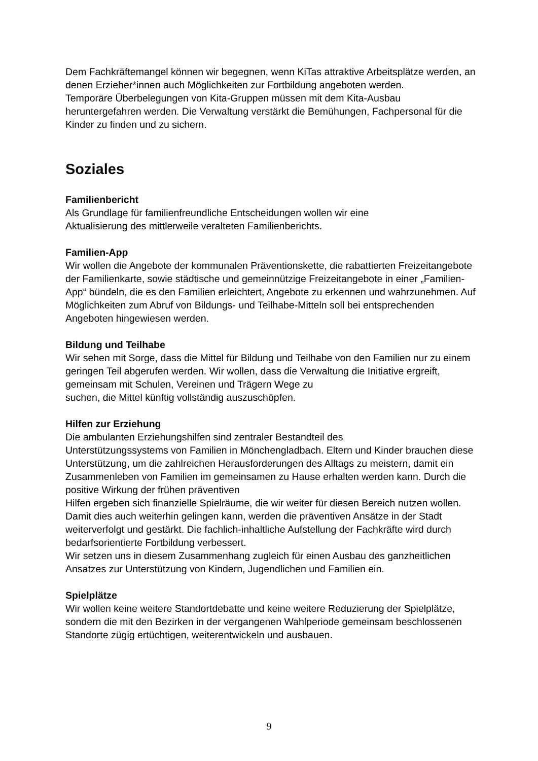Dem Fachkräftemangel können wir begegnen, wenn KiTas attraktive Arbeitsplätze werden, an denen Erzieher*innen auch Möglichkeiten zur Fortbildung angeboten werden.
Temporäre Überbelegungen von Kita-Gruppen müssen mit dem Kita-Ausbau heruntergefahren werden. Die Verwaltung verstärkt die Bemühungen, Fachpersonal für die Kinder zu finden und zu sichern.
Soziales
Familienbericht
Als Grundlage für familienfreundliche Entscheidungen wollen wir eine
Aktualisierung des mittlerweile veralteten Familienberichts.
Familien-App
Wir wollen die Angebote der kommunalen Präventionskette, die rabattierten Freizeitangebote der Familienkarte, sowie städtische und gemeinnützige Freizeitangebote in einer „Familien-App“ bündeln, die es den Familien erleichtert, Angebote zu erkennen und wahrzunehmen. Auf Möglichkeiten zum Abruf von Bildungs- und Teilhabe-Mitteln soll bei entsprechenden Angeboten hingewiesen werden.
Bildung und Teilhabe
Wir sehen mit Sorge, dass die Mittel für Bildung und Teilhabe von den Familien nur zu einem geringen Teil abgerufen werden. Wir wollen, dass die Verwaltung die Initiative ergreift, gemeinsam mit Schulen, Vereinen und Trägern Wege zu
suchen, die Mittel künftig vollständig auszuschöpfen.
Hilfen zur Erziehung
Die ambulanten Erziehungshilfen sind zentraler Bestandteil des
Unterstützungssystems von Familien in Mönchengladbach. Eltern und Kinder brauchen diese Unterstützung, um die zahlreichen Herausforderungen des Alltags zu meistern, damit ein Zusammenleben von Familien im gemeinsamen zu Hause erhalten werden kann. Durch die positive Wirkung der frühen präventiven
Hilfen ergeben sich finanzielle Spielräume, die wir weiter für diesen Bereich nutzen wollen.
Damit dies auch weiterhin gelingen kann, werden die präventiven Ansätze in der Stadt weiterverfolgt und gestärkt. Die fachlich-inhaltliche Aufstellung der Fachkräfte wird durch bedarfsorientierte Fortbildung verbessert.
Wir setzen uns in diesem Zusammenhang zugleich für einen Ausbau des ganzheitlichen Ansatzes zur Unterstützung von Kindern, Jugendlichen und Familien ein.
Spielplätze
Wir wollen keine weitere Standortdebatte und keine weitere Reduzierung der Spielplätze, sondern die mit den Bezirken in der vergangenen Wahlperiode gemeinsam beschlossenen Standorte zügig ertüchtigen, weiterentwickeln und ausbauen.
9